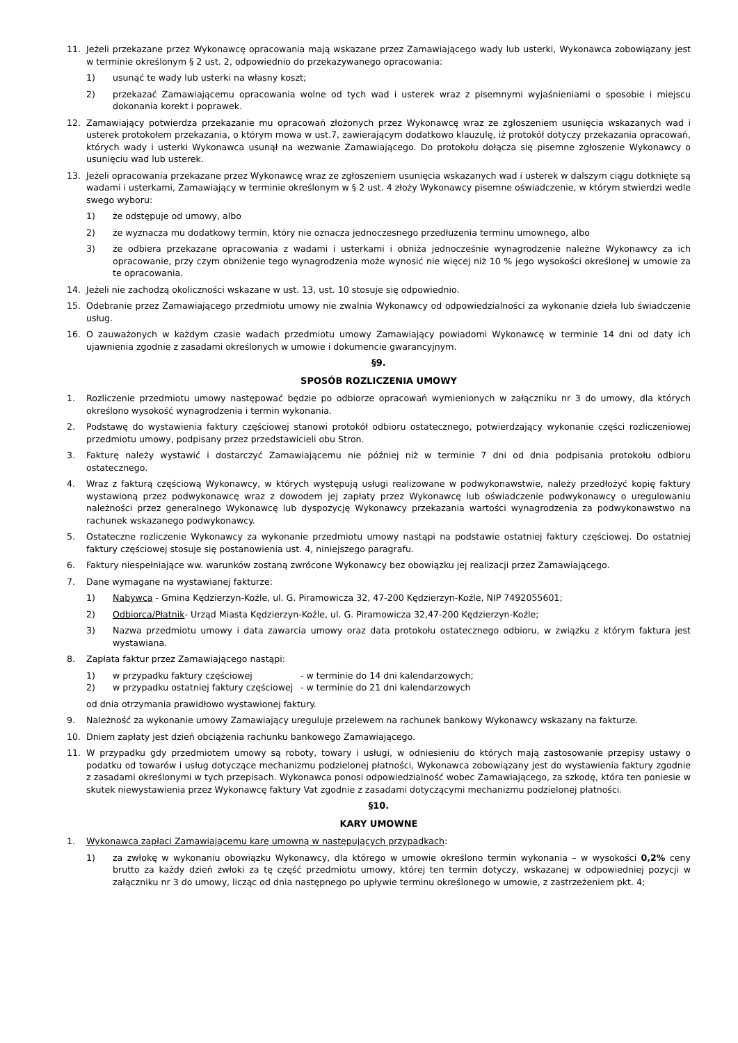11. Jeżeli przekazane przez Wykonawcę opracowania mają wskazane przez Zamawiającego wady lub usterki, Wykonawca zobowiązany jest w terminie określonym § 2 ust. 2, odpowiednio do przekazywanego opracowania:
1) usunąć te wady lub usterki na własny koszt;
2) przekazać Zamawiającemu opracowania wolne od tych wad i usterek wraz z pisemnymi wyjaśnieniami o sposobie i miejscu dokonania korekt i poprawek.
12. Zamawiający potwierdza przekazanie mu opracowań złożonych przez Wykonawcę wraz ze zgłoszeniem usunięcia wskazanych wad i usterek protokołem przekazania, o którym mowa w ust.7, zawierającym dodatkowo klauzulę, iż protokół dotyczy przekazania opracowań, których wady i usterki Wykonawca usunął na wezwanie Zamawiającego. Do protokołu dołącza się pisemne zgłoszenie Wykonawcy o usunięciu wad lub usterek.
13. Jeżeli opracowania przekazane przez Wykonawcę wraz ze zgłoszeniem usunięcia wskazanych wad i usterek w dalszym ciągu dotknięte są wadami i usterkami, Zamawiający w terminie określonym w § 2 ust. 4 złoży Wykonawcy pisemne oświadczenie, w którym stwierdzi wedle swego wyboru:
1) że odstępuje od umowy, albo
2) że wyznacza mu dodatkowy termin, który nie oznacza jednoczesnego przedłużenia terminu umownego, albo
3) że odbiera przekazane opracowania z wadami i usterkami i obniża jednocześnie wynagrodzenie należne Wykonawcy za ich opracowanie, przy czym obniżenie tego wynagrodzenia może wynosić nie więcej niż 10 % jego wysokości określonej w umowie za te opracowania.
14. Jeżeli nie zachodzą okoliczności wskazane w ust. 13, ust. 10 stosuje się odpowiednio.
15. Odebranie przez Zamawiającego przedmiotu umowy nie zwalnia Wykonawcy od odpowiedzialności za wykonanie dzieła lub świadczenie usług.
16. O zauważonych w każdym czasie wadach przedmiotu umowy Zamawiający powiadomi Wykonawcę w terminie 14 dni od daty ich ujawnienia zgodnie z zasadami określonych w umowie i dokumencie gwarancyjnym.
§9.
SPOSÓB ROZLICZENIA UMOWY
1. Rozliczenie przedmiotu umowy następować będzie po odbiorze opracowań wymienionych w załączniku nr 3 do umowy, dla których określono wysokość wynagrodzenia i termin wykonania.
2. Podstawę do wystawienia faktury częściowej stanowi protokół odbioru ostatecznego, potwierdzający wykonanie części rozliczeniowej przedmiotu umowy, podpisany przez przedstawicieli obu Stron.
3. Fakturę należy wystawić i dostarczyć Zamawiającemu nie później niż w terminie 7 dni od dnia podpisania protokołu odbioru ostatecznego.
4. Wraz z fakturą częściową Wykonawcy, w których występują usługi realizowane w podwykonawstwie, należy przedłożyć kopię faktury wystawioną przez podwykonawcę wraz z dowodem jej zapłaty przez Wykonawcę lub oświadczenie podwykonawcy o uregulowaniu należności przez generalnego Wykonawcę lub dyspozycję Wykonawcy przekazania wartości wynagrodzenia za podwykonawstwo na rachunek wskazanego podwykonawcy.
5. Ostateczne rozliczenie Wykonawcy za wykonanie przedmiotu umowy nastąpi na podstawie ostatniej faktury częściowej. Do ostatniej faktury częściowej stosuje się postanowienia ust. 4, niniejszego paragrafu.
6. Faktury niespełniające ww. warunków zostaną zwrócone Wykonawcy bez obowiązku jej realizacji przez Zamawiającego.
7. Dane wymagane na wystawianej fakturze:
1) Nabywca - Gmina Kędzierzyn-Koźle, ul. G. Piramowicza 32, 47-200 Kędzierzyn-Koźle, NIP 7492055601;
2) Odbiorca/Płatnik- Urząd Miasta Kędzierzyn-Koźle, ul. G. Piramowicza 32,47-200 Kędzierzyn-Koźle;
3) Nazwa przedmiotu umowy i data zawarcia umowy oraz data protokołu ostatecznego odbioru, w związku z którym faktura jest wystawiana.
8. Zapłata faktur przez Zamawiającego nastąpi:
1) w przypadku faktury częściowej - w terminie do 14 dni kalendarzowych;
2) w przypadku ostatniej faktury częściowej - w terminie do 21 dni kalendarzowych
od dnia otrzymania prawidłowo wystawionej faktury.
9. Należność za wykonanie umowy Zamawiający ureguluje przelewem na rachunek bankowy Wykonawcy wskazany na fakturze.
10. Dniem zapłaty jest dzień obciążenia rachunku bankowego Zamawiającego.
11. W przypadku gdy przedmiotem umowy są roboty, towary i usługi, w odniesieniu do których mają zastosowanie przepisy ustawy o podatku od towarów i usług dotyczące mechanizmu podzielonej płatności, Wykonawca zobowiązany jest do wystawienia faktury zgodnie z zasadami określonymi w tych przepisach. Wykonawca ponosi odpowiedzialność wobec Zamawiającego, za szkodę, która ten poniesie w skutek niewystawienia przez Wykonawcę faktury Vat zgodnie z zasadami dotyczącymi mechanizmu podzielonej płatności.
§10.
KARY UMOWNE
1. Wykonawca zapłaci Zamawiającemu karę umowną w następujących przypadkach:
1) za zwłokę w wykonaniu obowiązku Wykonawcy, dla którego w umowie określono termin wykonania – w wysokości 0,2% ceny brutto za każdy dzień zwłoki za tę część przedmiotu umowy, której ten termin dotyczy, wskazanej w odpowiedniej pozycji w załączniku nr 3 do umowy, licząc od dnia następnego po upływie terminu określonego w umowie, z zastrzeżeniem pkt. 4;